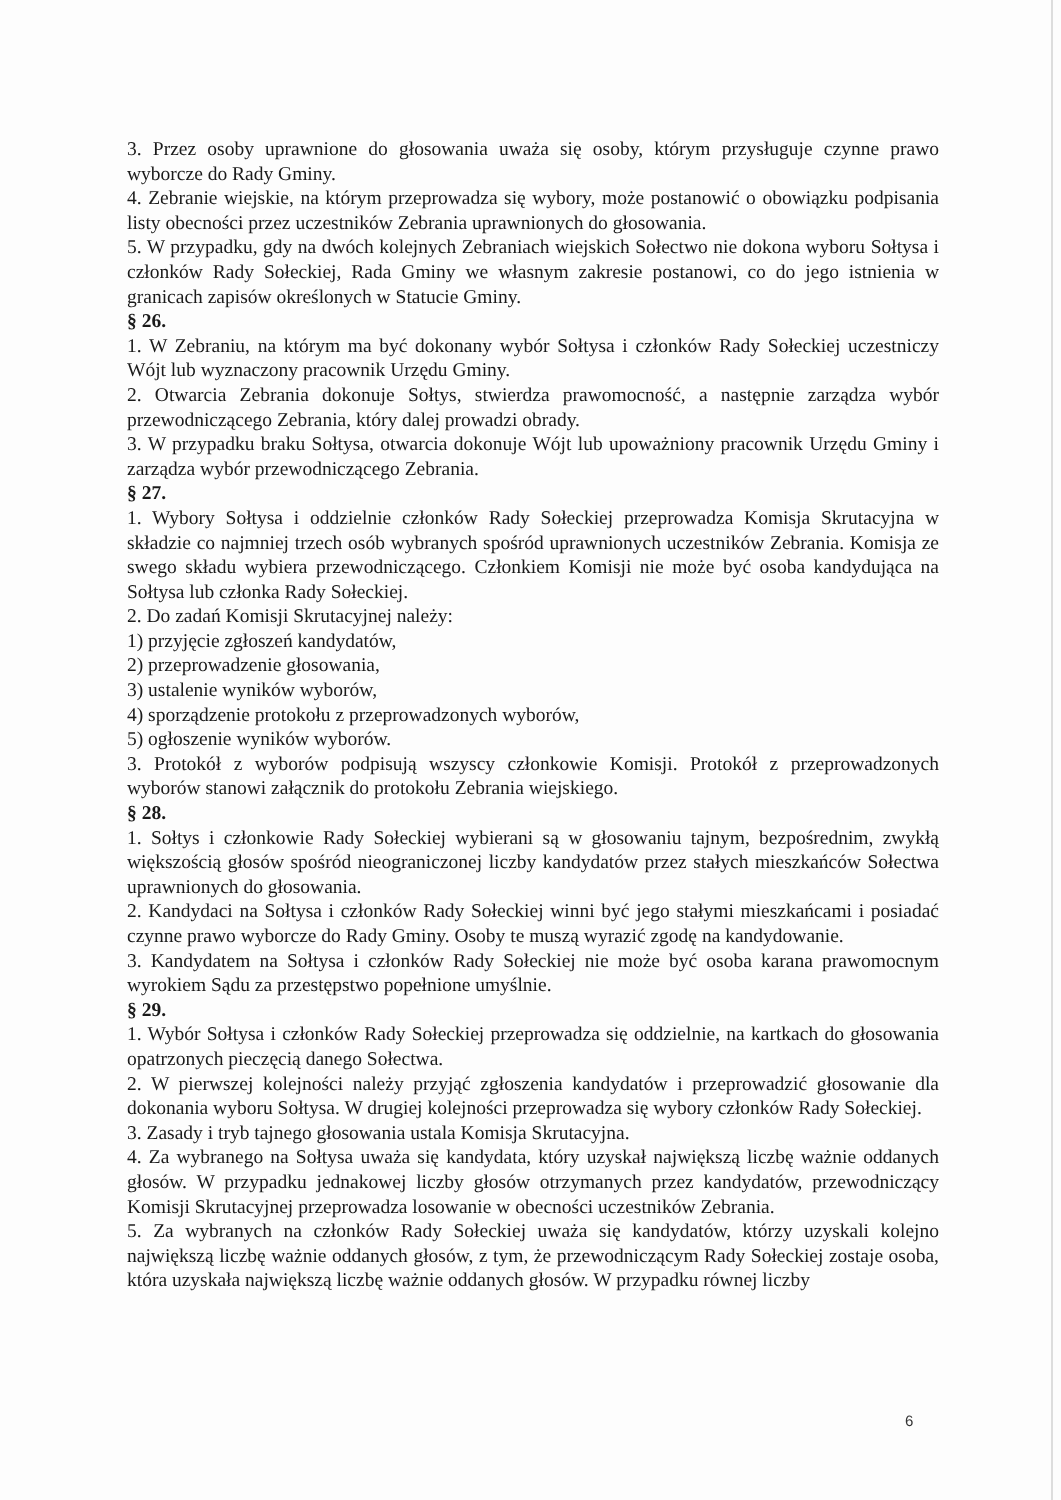3. Przez osoby uprawnione do głosowania uważa się osoby, którym przysługuje czynne prawo wyborcze do Rady Gminy.
4. Zebranie wiejskie, na którym przeprowadza się wybory, może postanowić o obowiązku podpisania listy obecności przez uczestników Zebrania uprawnionych do głosowania.
5. W przypadku, gdy na dwóch kolejnych Zebraniach wiejskich Sołectwo nie dokona wyboru Sołtysa i członków Rady Sołeckiej, Rada Gminy we własnym zakresie postanowi, co do jego istnienia w granicach zapisów określonych w Statucie Gminy.
§ 26.
1. W Zebraniu, na którym ma być dokonany wybór Sołtysa i członków Rady Sołeckiej uczestniczy Wójt lub wyznaczony pracownik Urzędu Gminy.
2. Otwarcia Zebrania dokonuje Sołtys, stwierdza prawomocność, a następnie zarządza wybór przewodniczącego Zebrania, który dalej prowadzi obrady.
3. W przypadku braku Sołtysa, otwarcia dokonuje Wójt lub upoważniony pracownik Urzędu Gminy i zarządza wybór przewodniczącego Zebrania.
§ 27.
1. Wybory Sołtysa i oddzielnie członków Rady Sołeckiej przeprowadza Komisja Skrutacyjna w składzie co najmniej trzech osób wybranych spośród uprawnionych uczestników Zebrania. Komisja ze swego składu wybiera przewodniczącego. Członkiem Komisji nie może być osoba kandydująca na Sołtysa lub członka Rady Sołeckiej.
2. Do zadań Komisji Skrutacyjnej należy:
1) przyjęcie zgłoszeń kandydatów,
2) przeprowadzenie głosowania,
3) ustalenie wyników wyborów,
4) sporządzenie protokołu z przeprowadzonych wyborów,
5) ogłoszenie wyników wyborów.
3. Protokół z wyborów podpisują wszyscy członkowie Komisji. Protokół z przeprowadzonych wyborów stanowi załącznik do protokołu Zebrania wiejskiego.
§ 28.
1. Sołtys i członkowie Rady Sołeckiej wybierani są w głosowaniu tajnym, bezpośrednim, zwykłą większością głosów spośród nieograniczonej liczby kandydatów przez stałych mieszkańców Sołectwa uprawnionych do głosowania.
2. Kandydaci na Sołtysa i członków Rady Sołeckiej winni być jego stałymi mieszkańcami i posiadać czynne prawo wyborcze do Rady Gminy. Osoby te muszą wyrazić zgodę na kandydowanie.
3. Kandydatem na Sołtysa i członków Rady Sołeckiej nie może być osoba karana prawomocnym wyrokiem Sądu za przestępstwo popełnione umyślnie.
§ 29.
1. Wybór Sołtysa i członków Rady Sołeckiej przeprowadza się oddzielnie, na kartkach do głosowania opatrzonych pieczęcią danego Sołectwa.
2. W pierwszej kolejności należy przyjąć zgłoszenia kandydatów i przeprowadzić głosowanie dla dokonania wyboru Sołtysa. W drugiej kolejności przeprowadza się wybory członków Rady Sołeckiej.
3. Zasady i tryb tajnego głosowania ustala Komisja Skrutacyjna.
4. Za wybranego na Sołtysa uważa się kandydata, który uzyskał największą liczbę ważnie oddanych głosów. W przypadku jednakowej liczby głosów otrzymanych przez kandydatów, przewodniczący Komisji Skrutacyjnej przeprowadza losowanie w obecności uczestników Zebrania.
5. Za wybranych na członków Rady Sołeckiej uważa się kandydatów, którzy uzyskali kolejno największą liczbę ważnie oddanych głosów, z tym, że przewodniczącym Rady Sołeckiej zostaje osoba, która uzyskała największą liczbę ważnie oddanych głosów. W przypadku równej liczby
6